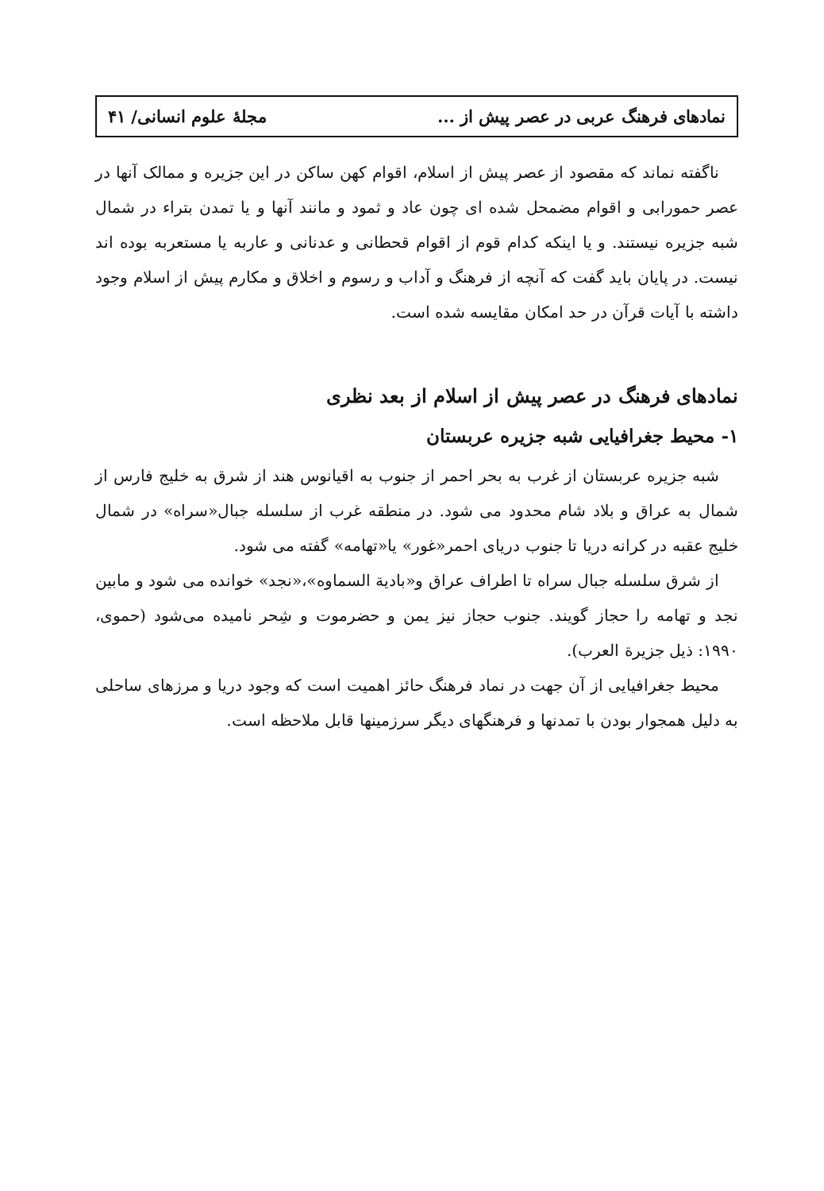نمادهای فرهنگ عربی در عصر پیش از ... مجلهٔ علوم انسانی/ ۴۱
ناگفته نماند که مقصود از عصر پیش از اسلام، اقوام کهن ساکن در این جزیره و ممالک آنها در عصر حمورابی و اقوام مضمحل شده ای چون عاد و ثمود و مانند آنها و یا تمدن بتراء در شمال شبه جزیره نیستند. و یا اینکه کدام قوم از اقوام قحطانی و عدنانی و عاربه یا مستعربه بوده اند نیست. در پایان باید گفت که آنچه از فرهنگ و آداب و رسوم و اخلاق و مکارم پیش از اسلام وجود داشته با آیات قرآن در حد امکان مقایسه شده است.
نمادهای فرهنگ در عصر پیش از اسلام از بعد نظری
۱- محیط جغرافیایی شبه جزیره عربستان
شبه جزیره عربستان از غرب به بحر احمر از جنوب به اقیانوس هند از شرق به خلیج فارس از شمال به عراق و بلاد شام محدود می شود. در منطقه غرب از سلسله جبال«سراه» در شمال خلیج عقبه در کرانه دریا تا جنوب دریای احمر«غور» یا«تهامه» گفته می شود.
از شرق سلسله جبال سراه تا اطراف عراق و«بادیة السماوه»،«نجد» خوانده می شود و مابین نجد و تهامه را حجاز گویند. جنوب حجاز نیز یمن و حضرموت و شِحر نامیده می‌شود (حموی، ۱۹۹۰: ذیل جزیرة العرب).
محیط جغرافیایی از آن جهت در نماد فرهنگ حائز اهمیت است که وجود دریا و مرزهای ساحلی به دلیل همجوار بودن با تمدنها و فرهنگهای دیگر سرزمینها قابل ملاحظه است.